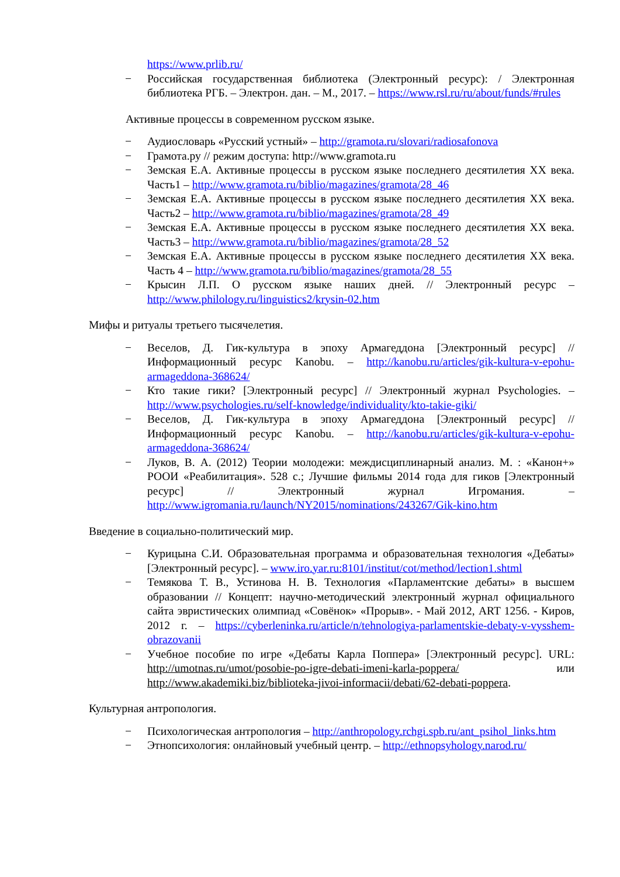https://www.prlib.ru/
− Российская государственная библиотека (Электронный ресурс): / Электронная библиотека РГБ. – Электрон. дан. – М., 2017. – https://www.rsl.ru/ru/about/funds/#rules
Активные процессы в современном русском языке.
− Аудиословарь «Русский устный» – http://gramota.ru/slovari/radiosafonova
− Грамота.ру // режим доступа: http://www.gramota.ru
− Земская Е.А. Активные процессы в русском языке последнего десятилетия XX века. Часть1 – http://www.gramota.ru/biblio/magazines/gramota/28_46
− Земская Е.А. Активные процессы в русском языке последнего десятилетия XX века. Часть2 – http://www.gramota.ru/biblio/magazines/gramota/28_49
− Земская Е.А. Активные процессы в русском языке последнего десятилетия XX века. Часть3 – http://www.gramota.ru/biblio/magazines/gramota/28_52
− Земская Е.А. Активные процессы в русском языке последнего десятилетия XX века. Часть 4 – http://www.gramota.ru/biblio/magazines/gramota/28_55
− Крысин Л.П. О русском языке наших дней. // Электронный ресурс – http://www.philology.ru/linguistics2/krysin-02.htm
Мифы и ритуалы третьего тысячелетия.
− Веселов, Д. Гик-культура в эпоху Армагеддона [Электронный ресурс] // Информационный ресурс Kanobu. – http://kanobu.ru/articles/gik-kultura-v-epohu-armageddona-368624/
− Кто такие гики? [Электронный ресурс] // Электронный журнал Psychologies. – http://www.psychologies.ru/self-knowledge/individuality/kto-takie-giki/
− Веселов, Д. Гик-культура в эпоху Армагеддона [Электронный ресурс] // Информационный ресурс Kanobu. – http://kanobu.ru/articles/gik-kultura-v-epohu-armageddona-368624/
− Луков, В. А. (2012) Теории молодежи: междисциплинарный анализ. М. : «Канон+» РООИ «Реабилитация». 528 с.; Лучшие фильмы 2014 года для гиков [Электронный ресурс] // Электронный журнал Игромания. – http://www.igromania.ru/launch/NY2015/nominations/243267/Gik-kino.htm
Введение в социально-политический мир.
− Курицына С.И. Образовательная программа и образовательная технология «Дебаты» [Электронный ресурс]. – www.iro.yar.ru:8101/institut/cot/method/lection1.shtml
− Темякова Т. В., Устинова Н. В. Технология «Парламентские дебаты» в высшем образовании // Концепт: научно-методический электронный журнал официального сайта эвристических олимпиад «Совёнок» «Прорыв». - Май 2012, ART 1256. - Киров, 2012 г. – https://cyberleninka.ru/article/n/tehnologiya-parlamentskie-debaty-v-vysshem-obrazovanii
− Учебное пособие по игре «Дебаты Карла Поппера» [Электронный ресурс]. URL: http://umotnas.ru/umot/posobie-po-igre-debati-imeni-karla-poppera/ или http://www.akademiki.biz/biblioteka-jivoi-informacii/debati/62-debati-poppera.
Культурная антропология.
− Психологическая антропология – http://anthropology.rchgi.spb.ru/ant_psihol_links.htm
− Этнопсихология: онлайновый учебный центр. – http://ethnopsyhology.narod.ru/